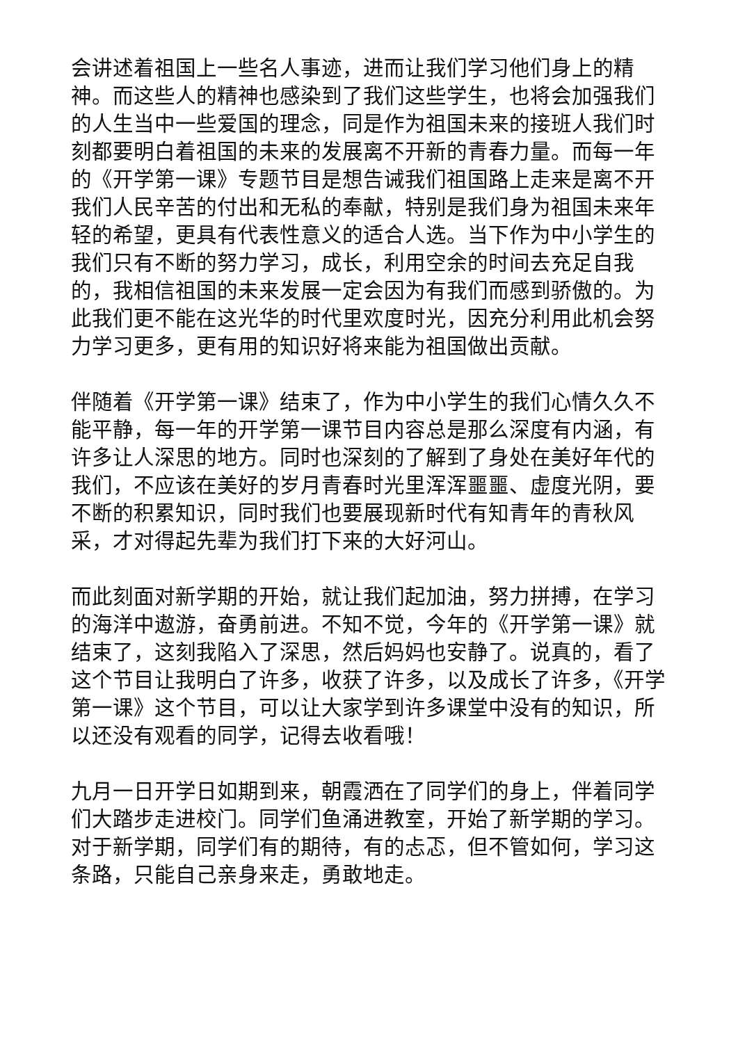会讲述着祖国上一些名人事迹，进而让我们学习他们身上的精神。而这些人的精神也感染到了我们这些学生，也将会加强我们的人生当中一些爱国的理念，同是作为祖国未来的接班人我们时刻都要明白着祖国的未来的发展离不开新的青春力量。而每一年的《开学第一课》专题节目是想告诫我们祖国路上走来是离不开我们人民辛苦的付出和无私的奉献，特别是我们身为祖国未来年轻的希望，更具有代表性意义的适合人选。当下作为中小学生的我们只有不断的努力学习，成长，利用空余的时间去充足自我的，我相信祖国的未来发展一定会因为有我们而感到骄傲的。为此我们更不能在这光华的时代里欢度时光，因充分利用此机会努力学习更多，更有用的知识好将来能为祖国做出贡献。
伴随着《开学第一课》结束了，作为中小学生的我们心情久久不能平静，每一年的开学第一课节目内容总是那么深度有内涵，有许多让人深思的地方。同时也深刻的了解到了身处在美好年代的我们，不应该在美好的岁月青春时光里浑浑噩噩、虚度光阴，要不断的积累知识，同时我们也要展现新时代有知青年的青秋风采，才对得起先辈为我们打下来的大好河山。
而此刻面对新学期的开始，就让我们起加油，努力拼搏，在学习的海洋中遨游，奋勇前进。不知不觉，今年的《开学第一课》就结束了，这刻我陷入了深思，然后妈妈也安静了。说真的，看了这个节目让我明白了许多，收获了许多，以及成长了许多，《开学第一课》这个节目，可以让大家学到许多课堂中没有的知识，所以还没有观看的同学，记得去收看哦！
九月一日开学日如期到来，朝霞洒在了同学们的身上，伴着同学们大踏步走进校门。同学们鱼涌进教室，开始了新学期的学习。对于新学期，同学们有的期待，有的忐忑，但不管如何，学习这条路，只能自己亲身来走，勇敢地走。